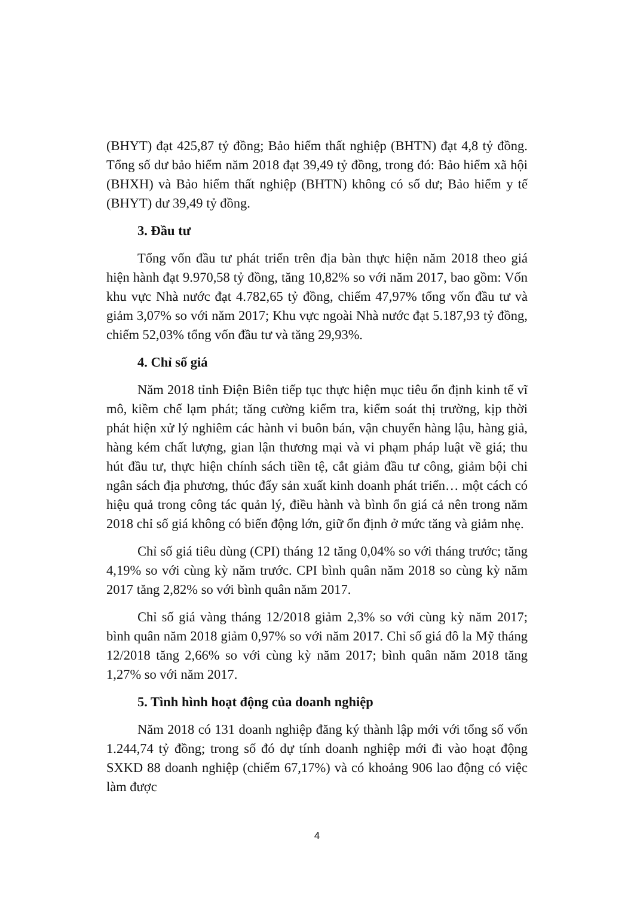(BHYT) đạt 425,87 tỷ đồng; Bảo hiểm thất nghiệp (BHTN) đạt 4,8 tỷ đồng. Tổng số dư bảo hiểm năm 2018 đạt 39,49 tỷ đồng, trong đó: Bảo hiểm xã hội (BHXH) và Bảo hiểm thất nghiệp (BHTN) không có số dư; Bảo hiểm y tế (BHYT) dư 39,49 tỷ đồng.
3. Đầu tư
Tổng vốn đầu tư phát triển trên địa bàn thực hiện năm 2018 theo giá hiện hành đạt 9.970,58 tỷ đồng, tăng 10,82% so với năm 2017, bao gồm: Vốn khu vực Nhà nước đạt 4.782,65 tỷ đồng, chiếm 47,97% tổng vốn đầu tư và giảm 3,07% so với năm 2017; Khu vực ngoài Nhà nước đạt 5.187,93 tỷ đồng, chiếm 52,03% tổng vốn đầu tư và tăng 29,93%.
4. Chỉ số giá
Năm 2018 tỉnh Điện Biên tiếp tục thực hiện mục tiêu ổn định kinh tế vĩ mô, kiềm chế lạm phát; tăng cường kiểm tra, kiểm soát thị trường, kịp thời phát hiện xử lý nghiêm các hành vi buôn bán, vận chuyển hàng lậu, hàng giả, hàng kém chất lượng, gian lận thương mại và vi phạm pháp luật về giá; thu hút đầu tư, thực hiện chính sách tiền tệ, cắt giảm đầu tư công, giảm bội chi ngân sách địa phương, thúc đẩy sản xuất kinh doanh phát triển… một cách có hiệu quả trong công tác quản lý, điều hành và bình ổn giá cả nên trong năm 2018 chỉ số giá không có biến động lớn, giữ ổn định ở mức tăng và giảm nhẹ.
Chỉ số giá tiêu dùng (CPI) tháng 12 tăng 0,04% so với tháng trước; tăng 4,19% so với cùng kỳ năm trước. CPI bình quân năm 2018 so cùng kỳ năm 2017 tăng 2,82% so với bình quân năm 2017.
Chỉ số giá vàng tháng 12/2018 giảm 2,3% so với cùng kỳ năm 2017; bình quân năm 2018 giảm 0,97% so với năm 2017. Chỉ số giá đô la Mỹ tháng 12/2018 tăng 2,66% so với cùng kỳ năm 2017; bình quân năm 2018 tăng 1,27% so với năm 2017.
5. Tình hình hoạt động của doanh nghiệp
Năm 2018 có 131 doanh nghiệp đăng ký thành lập mới với tổng số vốn 1.244,74 tỷ đồng; trong số đó dự tính doanh nghiệp mới đi vào hoạt động SXKD 88 doanh nghiệp (chiếm 67,17%) và có khoảng 906 lao động có việc làm được
4